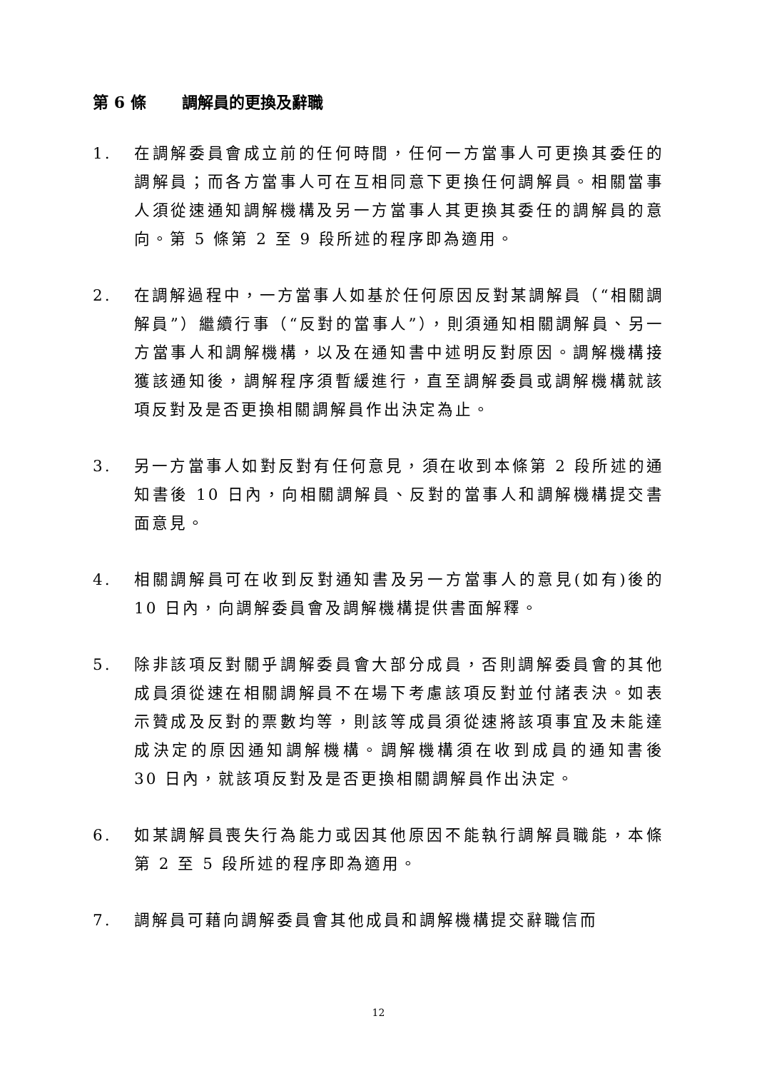第 6 條 調解員的更換及辭職
1. 在調解委員會成立前的任何時間，任何一方當事人可更換其委任的調解員；而各方當事人可在互相同意下更換任何調解員。相關當事人須從速通知調解機構及另一方當事人其更換其委任的調解員的意向。第 5 條第 2 至 9 段所述的程序即為適用。
2. 在調解過程中，一方當事人如基於任何原因反對某調解員（“相關調解員”）繼續行事（“反對的當事人”），則須通知相關調解員、另一方當事人和調解機構，以及在通知書中述明反對原因。調解機構接獲該通知後，調解程序須暫緩進行，直至調解委員或調解機構就該項反對及是否更換相關調解員作出決定為止。
3. 另一方當事人如對反對有任何意見，須在收到本條第 2 段所述的通知書後 10 日內，向相關調解員、反對的當事人和調解機構提交書面意見。
4. 相關調解員可在收到反對通知書及另一方當事人的意見(如有)後的 10 日內，向調解委員會及調解機構提供書面解釋。
5. 除非該項反對關乎調解委員會大部分成員，否則調解委員會的其他成員須從速在相關調解員不在場下考慮該項反對並付諸表決。如表示贊成及反對的票數均等，則該等成員須從速將該項事宜及未能達成決定的原因通知調解機構。調解機構須在收到成員的通知書後 30 日內，就該項反對及是否更換相關調解員作出決定。
6. 如某調解員喪失行為能力或因其他原因不能執行調解員職能，本條第 2 至 5 段所述的程序即為適用。
7. 調解員可藉向調解委員會其他成員和調解機構提交辭職信而
12